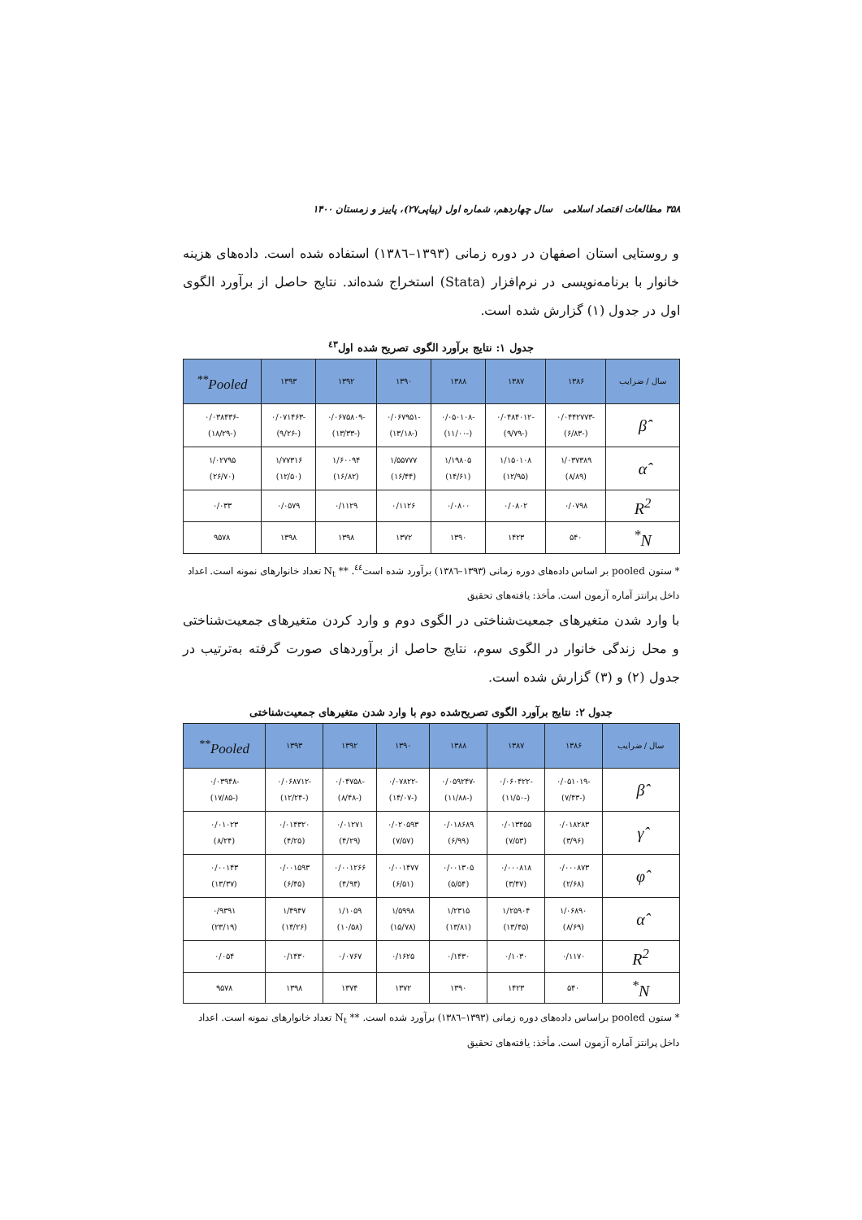۳۵۸ مطالعات اقتصاد اسلامی سال چهاردهم، شماره اول (پیاپی۲۷)، پاییز و زمستان ۱۴۰۰
و روستایی استان اصفهان در دوره زمانی (۱۳۹۳–۱۳۸٦) استفاده شده است. داده‌های هزینه خانوار با برنامه‌نویسی در نرم‌افزار (Stata) استخراج شده‌اند. نتایج حاصل از برآورد الگوی اول در جدول (۱) گزارش شده است.
جدول ۱: نتایج برآورد الگوی تصریح شده اول<sup>٤٣</sup>
| سال / ضرایب | ۱۳۸۶ | ۱۳۸۷ | ۱۳۸۸ | ۱۳۹۰ | ۱۳۹۲ | ۱۳۹۳ | Pooled<sup>**</sup> |
| --- | --- | --- | --- | --- | --- | --- | --- |
| β̂ | -۰/۰۴۴۲۷۷۳ (-۶/۸۳) | -۰/۰۴۸۴۰۱۲ (-۹/۷۹) | -۰/۰۵۰۱۰۸ (-۱۱/۰۰) | -۰/۰۶۷۹۵۱ (-۱۳/۱۸) | -۰/۰۶۷۵۸۰۹ (-۱۳/۳۳) | -۰/۰۷۱۴۶۳ (-۹/۲۶) | -۰/۰۳۸۴۳۶ (-۱۸/۲۹) |
| α̂ | ۱/۰۳۷۳۸۹ (۸/۸۹) | ۱/۱۵۰۱۰۸ (۱۲/۹۵) | ۱/۱۹۸۰۵ (۱۴/۶۱) | ۱/۵۵۷۷۷ (۱۶/۴۴) | ۱/۶۰۰۹۴ (۱۶/۸۲) | ۱/۷۷۳۱۶ (۱۲/۵۰) | ۱/۰۲۷۹۵ (۲۶/۷۰) |
| R<sup>2</sup> | ۰/۰۷۹۸ | ۰/۰۸۰۲ | ۰/۰۸۰۰ | ۰/۱۱۲۶ | ۰/۱۱۲۹ | ۰/۰۵۷۹ | ۰/۰۳۳ |
| N<sup>*</sup> | ۵۴۰ | ۱۴۲۳ | ۱۳۹۰ | ۱۳۷۲ | ۱۳۹۸ | ۱۳۹۸ | ۹۵۷۸ |
* ستون pooled بر اساس داده‌های دوره زمانی (۱۳۹۳–۱۳۸٦) برآورد شده است<sup>٤٤</sup>. ** N<sub>t</sub> تعداد خانوارهای نمونه است. اعداد داخل پرانتز آماره آزمون است. مأخذ: یافته‌های تحقیق
با وارد شدن متغیرهای جمعیت‌شناختی در الگوی دوم و وارد کردن متغیرهای جمعیت‌شناختی و محل زندگی خانوار در الگوی سوم، نتایج حاصل از برآوردهای صورت گرفته به‌ترتیب در جدول (۲) و (۳) گزارش شده است.
جدول ۲: نتایج برآورد الگوی تصریح‌شده دوم با وارد شدن متغیرهای جمعیت‌شناختی
| سال / ضرایب | ۱۳۸۶ | ۱۳۸۷ | ۱۳۸۸ | ۱۳۹۰ | ۱۳۹۲ | ۱۳۹۳ | Pooled<sup>**</sup> |
| --- | --- | --- | --- | --- | --- | --- | --- |
| β̂ | -۰/۰۵۱۰۱۹ (-۷/۴۳) | -۰/۰۶۰۴۲۲ (-۱۱/۵۰) | -۰/۰۵۹۲۴۷ (-۱۱/۸۸) | -۰/۰۷۸۲۲ (-۱۴/۰۷) | -۰/۰۴۷۵۸ (-۸/۴۸) | -۰/۰۶۸۷۱۲ (-۱۲/۲۴) | -۰/۰۳۹۴۸ (-۱۷/۸۵) |
| γ̂ | ۰/۰۱۸۲۸۳ (۳/۹۶) | ۰/۰۱۳۴۵۵ (۷/۵۳) | ۰/۰۱۸۶۸۹ (۶/۹۹) | ۰/۰۲۰۵۹۳ (۷/۵۷) | ۰/۰۱۲۷۱ (۴/۲۹) | ۰/۰۱۴۳۲۰ (۴/۲۵) | ۰/۰۱۰۲۳ (۸/۲۴) |
| φ̂ | ۰/۰۰۰۸۷۳ (۲/۶۸) | ۰/۰۰۰۸۱۸ (۳/۴۷) | ۰/۰۰۱۳۰۵ (۵/۵۴) | ۰/۰۰۱۴۷۷ (۶/۵۱) | ۰/۰۰۱۲۶۶ (۴/۹۴) | ۰/۰۰۱۵۹۳ (۶/۴۵) | ۰/۰۰۱۴۳ (۱۳/۳۷) |
| α̂ | ۱/۰۶۸۹۰ (۸/۶۹) | ۱/۲۵۹۰۴ (۱۳/۴۵) | ۱/۲۳۱۵ (۱۳/۸۱) | ۱/۵۹۹۸ (۱۵/۷۸) | ۱/۱۰۵۹ (۱۰/۵۸) | ۱/۴۹۴۷ (۱۴/۲۶) | ۰/۹۳۹۱ (۲۳/۱۹) |
| R<sup>2</sup> | ۰/۱۱۷۰ | ۰/۱۰۳۰ | ۰/۱۴۳۰ | ۰/۱۶۲۵ | ۰/۰۷۶۷ | ۰/۱۴۳۰ | ۰/۰۵۴ |
| N<sup>*</sup> | ۵۴۰ | ۱۴۲۳ | ۱۳۹۰ | ۱۳۷۲ | ۱۳۷۴ | ۱۳۹۸ | ۹۵۷۸ |
* ستون pooled براساس داده‌های دوره زمانی (۱۳۹۳–۱۳۸٦) برآورد شده است. ** N<sub>t</sub> تعداد خانوارهای نمونه است. اعداد داخل پرانتز آماره آزمون است. مأخذ: یافته‌های تحقیق